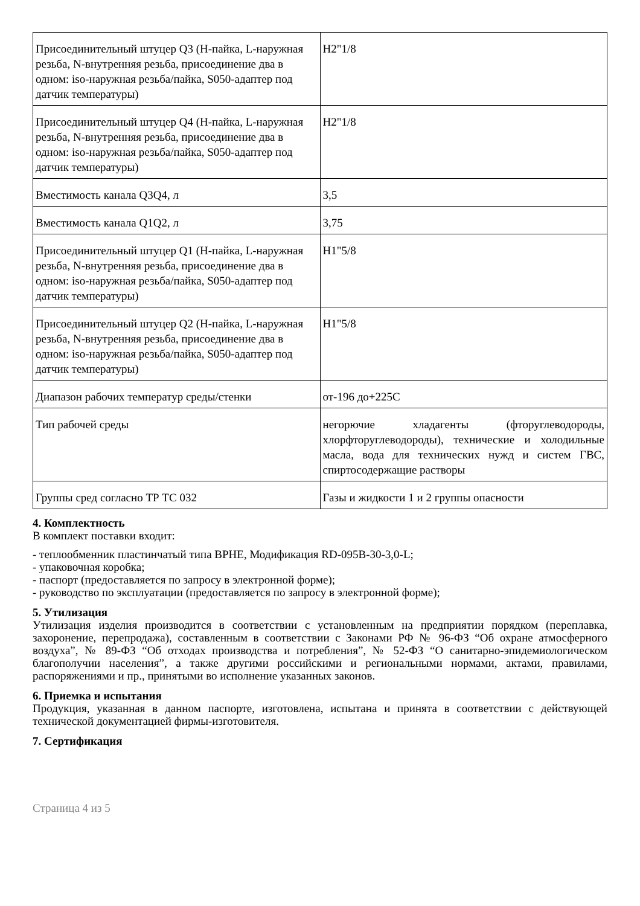| Присоединительный штуцер Q3 (H-пайка, L-наружная резьба, N-внутренняя резьба, присоединение два в одном: iso-наружная резьба/пайка, S050-адаптер под датчик температуры) | H2"1/8 |
| Присоединительный штуцер Q4 (H-пайка, L-наружная резьба, N-внутренняя резьба, присоединение два в одном: iso-наружная резьба/пайка, S050-адаптер под датчик температуры) | H2"1/8 |
| Вместимость канала Q3Q4, л | 3,5 |
| Вместимость канала Q1Q2, л | 3,75 |
| Присоединительный штуцер Q1 (H-пайка, L-наружная резьба, N-внутренняя резьба, присоединение два в одном: iso-наружная резьба/пайка, S050-адаптер под датчик температуры) | H1"5/8 |
| Присоединительный штуцер Q2 (H-пайка, L-наружная резьба, N-внутренняя резьба, присоединение два в одном: iso-наружная резьба/пайка, S050-адаптер под датчик температуры) | H1"5/8 |
| Диапазон рабочих температур среды/стенки | от-196 до+225C |
| Тип рабочей среды | негорючие хладагенты (фторуглеводороды, хлорфторуглеводороды), технические и холодильные масла, вода для технических нужд и систем ГВС, спиртосодержащие растворы |
| Группы сред согласно ТР ТС 032 | Газы и жидкости 1 и 2 группы опасности |
4. Комплектность
В комплект поставки входит:
- теплообменник пластинчатый типа BPHE, Модификация RD-095B-30-3,0-L;
- упаковочная коробка;
- паспорт (предоставляется по запросу в электронной форме);
- руководство по эксплуатации (предоставляется по запросу в электронной форме);
5. Утилизация
Утилизация изделия производится в соответствии с установленным на предприятии порядком (переплавка, захоронение, перепродажа), составленным в соответствии с Законами РФ № 96-ФЗ “Об охране атмосферного воздуха”, № 89-ФЗ “Об отходах производства и потребления”, № 52-ФЗ “О санитарно-эпидемиологическом благополучии населения”, а также другими российскими и региональными нормами, актами, правилами, распоряжениями и пр., принятыми во исполнение указанных законов.
6. Приемка и испытания
Продукция, указанная в данном паспорте, изготовлена, испытана и принята в соответствии с действующей технической документацией фирмы-изготовителя.
7. Сертификация
Страница 4 из 5